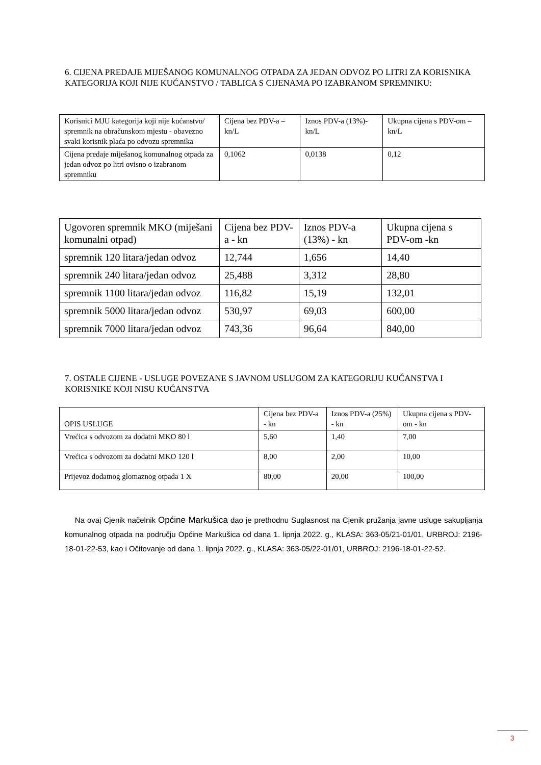6. CIJENA PREDAJE MIJEŠANOG KOMUNALNOG OTPADA ZA JEDAN ODVOZ PO LITRI ZA KORISNIKA KATEGORIJA KOJI NIJE KUĆANSTVO / TABLICA S CIJENAMA PO IZABRANOM SPREMNIKU:
| Korisnici MJU kategorija koji nije kućanstvo/ spremnik na obračunskom mjestu - obavezno svaki korisnik plaća po odvozu spremnika | Cijena bez PDV-a – kn/L | Iznos PDV-a (13%)- kn/L | Ukupna cijena s PDV-om – kn/L |
| Cijena predaje miješanog komunalnog otpada za jedan odvoz po litri ovisno o izabranom spremniku | 0,1062 | 0,0138 | 0,12 |
| Ugovoren spremnik MKO (miješani komunalni otpad) | Cijena bez PDV-a - kn | Iznos PDV-a (13%) - kn | Ukupna cijena s PDV-om -kn |
| spremnik 120 litara/jedan odvoz | 12,744 | 1,656 | 14,40 |
| spremnik 240 litara/jedan odvoz | 25,488 | 3,312 | 28,80 |
| spremnik 1100 litara/jedan odvoz | 116,82 | 15,19 | 132,01 |
| spremnik 5000 litara/jedan odvoz | 530,97 | 69,03 | 600,00 |
| spremnik 7000 litara/jedan odvoz | 743,36 | 96,64 | 840,00 |
7. OSTALE CIJENE - USLUGE POVEZANE S JAVNOM USLUGOM ZA KATEGORIJU KUĆANSTVA I KORISNIKE KOJI NISU KUĆANSTVA
| OPIS USLUGE | Cijena bez PDV-a - kn | Iznos PDV-a (25%) - kn | Ukupna cijena s PDV-om - kn |
| Vrećica s odvozom za dodatni MKO 80 l | 5,60 | 1,40 | 7,00 |
| Vrećica s odvozom za dodatni MKO 120 l | 8,00 | 2,00 | 10,00 |
| Prijevoz dodatnog glomaznog otpada 1 X | 80,00 | 20,00 | 100,00 |
Na ovaj Cjenik načelnik Općine Markušica dao je prethodnu Suglasnost na Cjenik pružanja javne usluge sakupljanja komunalnog otpada na području Općine Markušica od dana 1. lipnja 2022. g., KLASA: 363-05/21-01/01, URBROJ: 2196-18-01-22-53, kao i Očitovanje od dana 1. lipnja 2022. g., KLASA: 363-05/22-01/01, URBROJ: 2196-18-01-22-52.
3